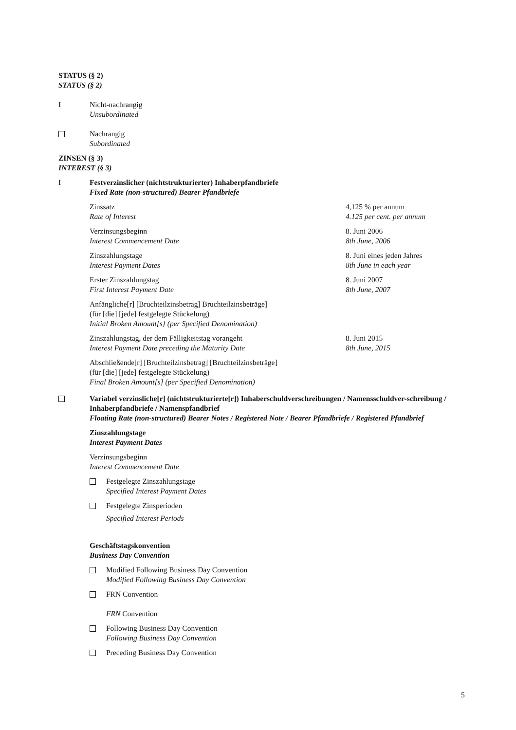STATUS (§ 2)
STATUS (§ 2)
I Nicht-nachrangig
Unsubordinated
Nachrangig
Subordinated
ZINSEN (§ 3)
INTEREST (§ 3)
I Festverzinslicher (nichtstrukturierter) Inhaberpfandbriefe
Fixed Rate (non-structured) Bearer Pfandbriefe
Zinssatz
Rate of Interest
4,125 % per annum
4.125 per cent. per annum
Verzinsungsbeginn
Interest Commencement Date
8. Juni 2006
8th June, 2006
Zinszahlungstage
Interest Payment Dates
8. Juni eines jeden Jahres
8th June in each year
Erster Zinszahlungstag
First Interest Payment Date
8. Juni 2007
8th June, 2007
Anfängliche[r] [Bruchteilzinsbetrag] Bruchteilzinsbeträge]
(für [die] [jede] festgelegte Stückelung)
Initial Broken Amount[s] (per Specified Denomination)
Zinszahlungstag, der dem Fälligkeitstag vorangeht
Interest Payment Date preceding the Maturity Date
8. Juni 2015
8th June, 2015
Abschließende[r] [Bruchteilzinsbetrag] [Bruchteilzinsbeträge]
(für [die] [jede] festgelegte Stückelung)
Final Broken Amount[s] (per Specified Denomination)
Variabel verzinsliche[r] (nichtstrukturierte[r]) Inhaberschuldverschreibungen / Namensschuldver-schreibung / Inhaberpfandbriefe / Namenspfandbrief
Floating Rate (non-structured) Bearer Notes / Registered Note / Bearer Pfandbriefe / Registered Pfandbrief
Zinszahlungstage
Interest Payment Dates
Verzinsungsbeginn
Interest Commencement Date
Festgelegte Zinszahlungstage
Specified Interest Payment Dates
Festgelegte Zinsperioden
Specified Interest Periods
Geschäftstagskonvention
Business Day Convention
Modified Following Business Day Convention
Modified Following Business Day Convention
FRN Convention
FRN Convention
Following Business Day Convention
Following Business Day Convention
Preceding Business Day Convention
5